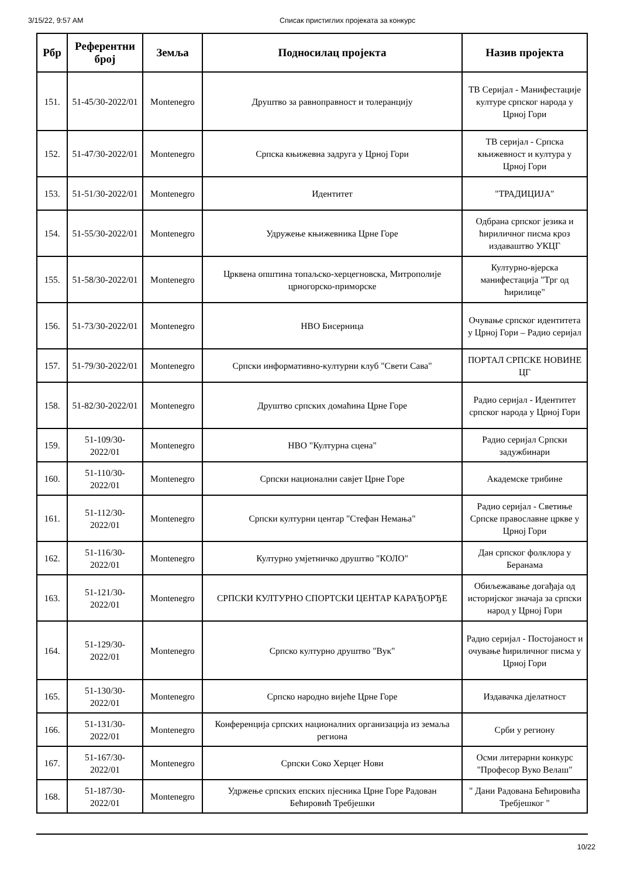3/15/22, 9:57 AM Списак пристиглих пројеката за конкурс
| Рбр | Референтни број | Земља | Подносилац пројекта | Назив пројекта |
| --- | --- | --- | --- | --- |
| 151. | 51-45/30-2022/01 | Montenegro | Друштво за равноправност и толеранцију | ТВ Серијал - Манифестације културе српског народа у Црној Гори |
| 152. | 51-47/30-2022/01 | Montenegro | Српска књижевна задруга у Црној Гори | ТВ серијал - Српска књижевност и култура у Црној Гори |
| 153. | 51-51/30-2022/01 | Montenegro | Идентитет | "ТРАДИЦИЈА" |
| 154. | 51-55/30-2022/01 | Montenegro | Удружење књижевника Црне Горе | Одбрана српског језика и ћириличног писма кроз издаваштво УКЦГ |
| 155. | 51-58/30-2022/01 | Montenegro | Црквена општина топаљско-херцегновска, Митрополије црногорско-приморске | Културно-вјерска манифестација "Трг од ћирилице" |
| 156. | 51-73/30-2022/01 | Montenegro | НВО Бисерница | Очување српског идентитета у Црној Гори – Радио серијал |
| 157. | 51-79/30-2022/01 | Montenegro | Српски информативно-културни клуб "Свети Сава" | ПОРТАЛ СРПСКЕ НОВИНЕ ЦГ |
| 158. | 51-82/30-2022/01 | Montenegro | Друштво српских домаћина Црне Горе | Радио серијал - Идентитет српског народа у Црној Гори |
| 159. | 51-109/30-2022/01 | Montenegro | НВО "Културна сцена" | Радио серијал Српски задужбинари |
| 160. | 51-110/30-2022/01 | Montenegro | Српски национални савјет Црне Горе | Академске трибине |
| 161. | 51-112/30-2022/01 | Montenegro | Српски културни центар "Стефан Немања" | Радио серијал - Светиње Српске православне цркве у Црној Гори |
| 162. | 51-116/30-2022/01 | Montenegro | Културно умјетничко друштво "КОЛО" | Дан српског фолклора у Беранама |
| 163. | 51-121/30-2022/01 | Montenegro | СРПСКИ КУЛТУРНО СПОРТСКИ ЦЕНТАР КАРАЂОРЂЕ | Обиљежавање догађаја од историјског значаја за српски народ у Црној Гори |
| 164. | 51-129/30-2022/01 | Montenegro | Српско културно друштво "Вук" | Радио серијал - Постојаност и очување ћириличног писма у Црној Гори |
| 165. | 51-130/30-2022/01 | Montenegro | Српско народно вијеће Црне Горе | Издавачка дјелатност |
| 166. | 51-131/30-2022/01 | Montenegro | Конференција српских националних организација из земаља региона | Срби у региону |
| 167. | 51-167/30-2022/01 | Montenegro | Српски Соко Херцег Нови | Осми литерарни конкурс "Професор Вуко Велаш" |
| 168. | 51-187/30-2022/01 | Montenegro | Удржење српских епских пјесника Црне Горе Радован Бећировић Требјешки | " Дани Радована Бећировића Требјешког " |
10/22